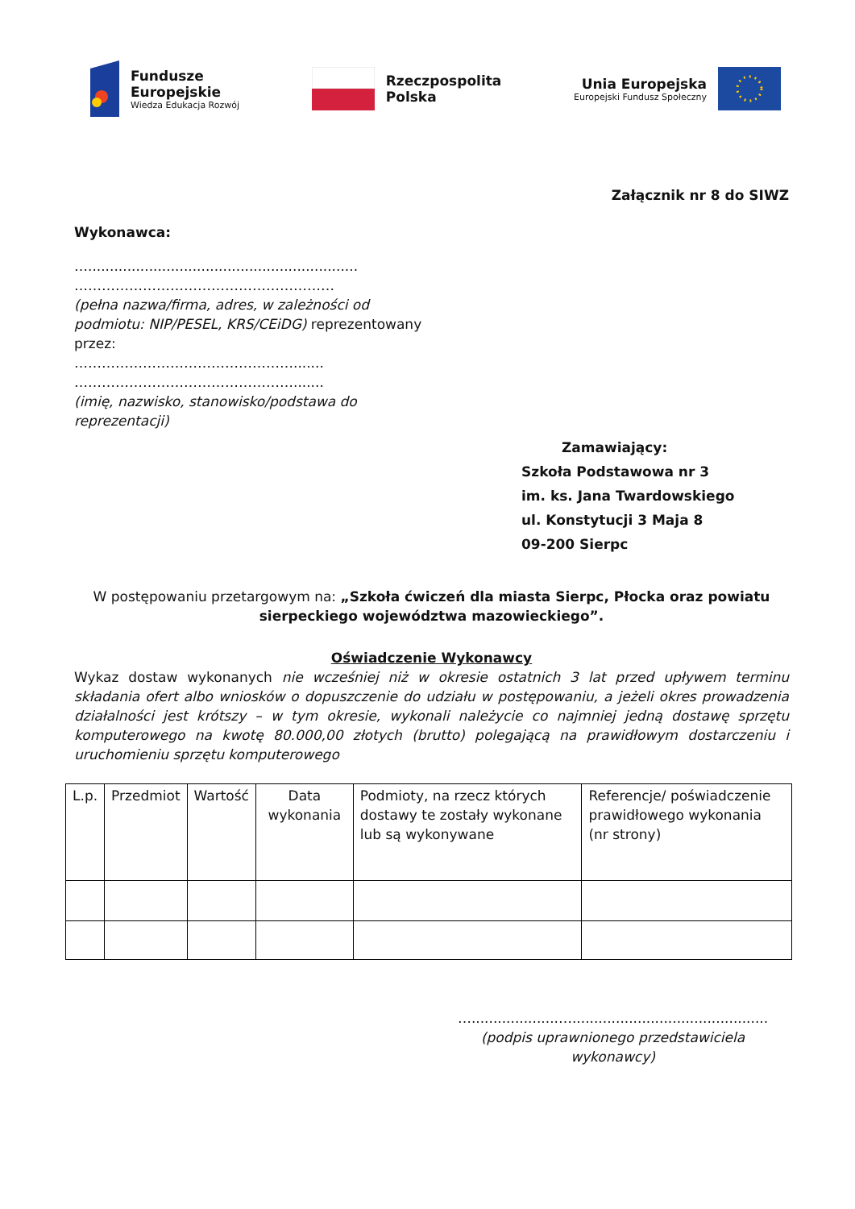Fundusze
Europejskie
Wiedza Edukacja Rozwój
Rzeczpospolita
Polska
Unia Europejska
Europejski Fundusz Społeczny
Załącznik nr 8 do SIWZ
Wykonawca:
…..............................................................
…………………………………………………
(pełna nazwa/firma, adres, w zależności od podmiotu: NIP/PESEL, KRS/CEiDG) reprezentowany przez:
………………………………………….......
………………………………………….......
(imię, nazwisko, stanowisko/podstawa do reprezentacji)
Zamawiający:
Szkoła Podstawowa nr 3
im. ks. Jana Twardowskiego
ul. Konstytucji 3 Maja 8
09-200 Sierpc
W postępowaniu przetargowym na: „Szkoła ćwiczeń dla miasta Sierpc, Płocka oraz powiatu sierpeckiego województwa mazowieckiego”.
Oświadczenie Wykonawcy
Wykaz dostaw wykonanych nie wcześniej niż w okresie ostatnich 3 lat przed upływem terminu składania ofert albo wniosków o dopuszczenie do udziału w postępowaniu, a jeżeli okres prowadzenia działalności jest krótszy – w tym okresie, wykonali należycie co najmniej jedną dostawę sprzętu komputerowego na kwotę 80.000,00 złotych (brutto) polegającą na prawidłowym dostarczeniu i uruchomieniu sprzętu komputerowego
| L.p. | Przedmiot | Wartość | Data wykonania | Podmioty, na rzecz których dostawy te zostały wykonane lub są wykonywane | Referencje/ poświadczenie prawidłowego wykonania (nr strony) |
…....................….............................................
(podpis uprawnionego przedstawiciela wykonawcy)